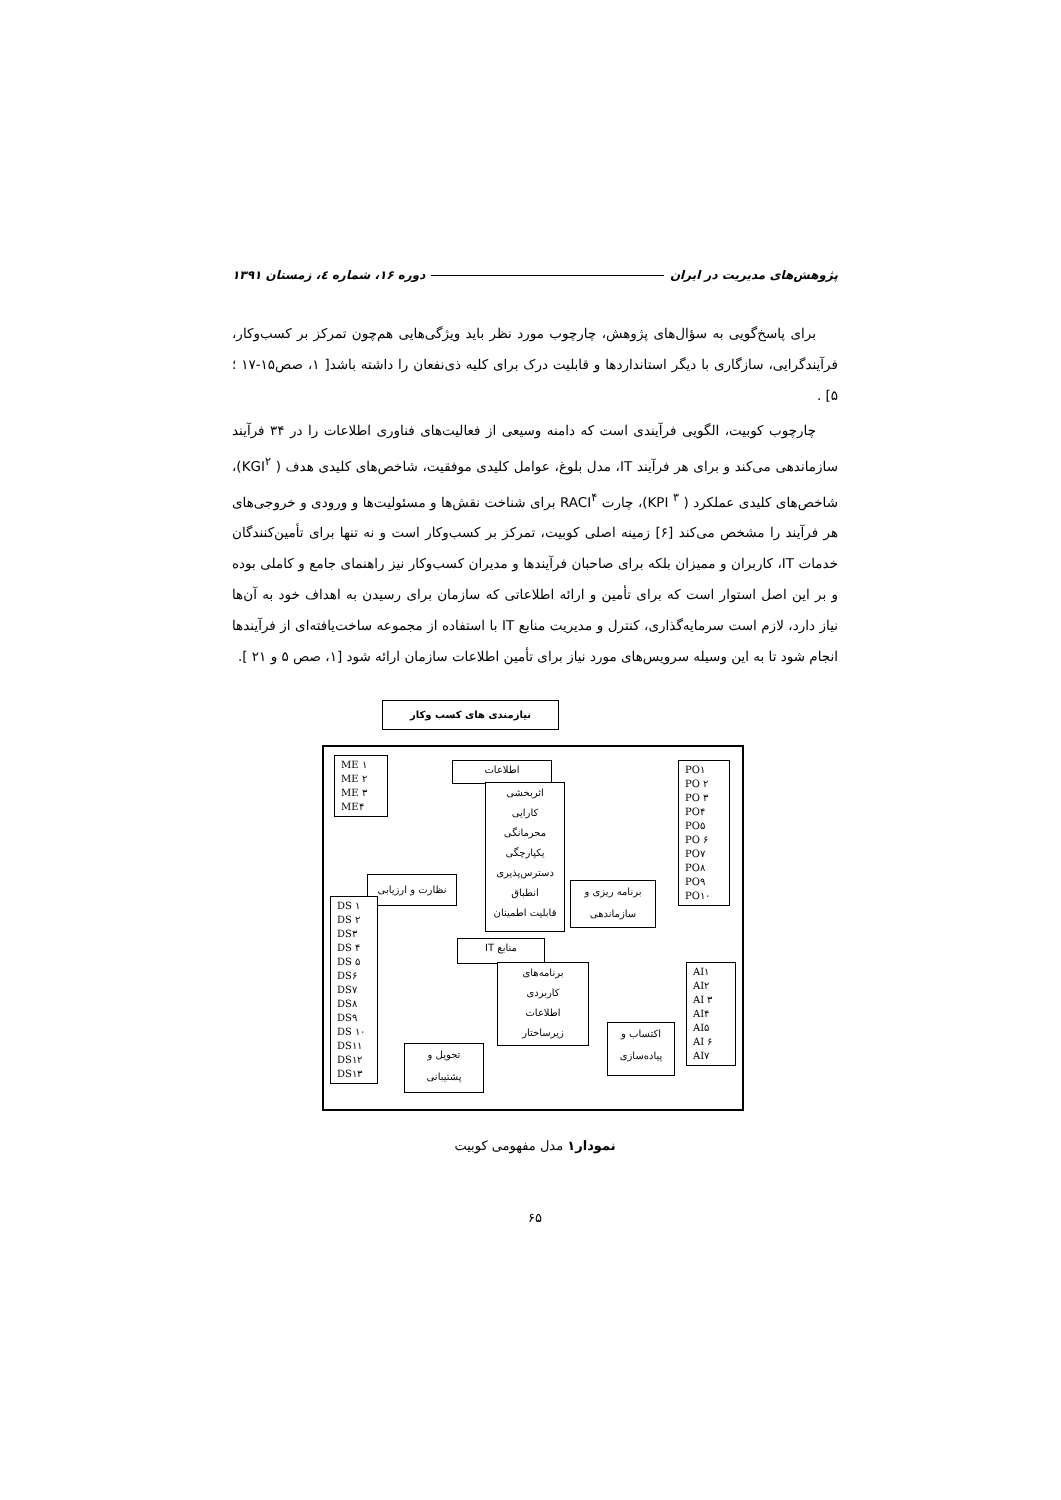پژوهش‌های مدیریت در ایران دوره ۱۶، شماره ٤، زمستان ۱۳۹۱
برای پاسخ‌گویی به سؤال‌های پژوهش، چارچوب مورد نظر باید ویژگی‌هایی هم‌چون تمرکز بر کسب‌وکار، فرآیندگرایی، سازگاری با دیگر استانداردها و قابلیت درک برای کلیه ذی‌نفعان را داشته باشد[ ۱، صص۱۵-۱۷ ؛ ۵] .
چارچوب کوبیت، الگویی فرآیندی است که دامنه وسیعی از فعالیت‌های فناوری اطلاعات را در ۳۴ فرآیند سازماندهی می‌کند و برای هر فرآیند IT، مدل بلوغ، عوامل کلیدی موفقیت، شاخص‌های کلیدی هدف ( KGI<sup>۲</sup>)، شاخص‌های کلیدی عملکرد ( KPI <sup>۳</sup>)، چارت RACI<sup>۴</sup> برای شناخت نقش‌ها و مسئولیت‌ها و ورودی و خروجی‌های هر فرآیند را مشخص می‌کند [۶] زمینه اصلی کوبیت، تمرکز بر کسب‌وکار است و نه تنها برای تأمین‌کنندگان خدمات IT، کاربران و ممیزان بلکه برای صاحبان فرآیندها و مدیران کسب‌وکار نیز راهنمای جامع و کاملی بوده و بر این اصل استوار است که برای تأمین و ارائه اطلاعاتی که سازمان برای رسیدن به اهداف خود به آن‌ها نیاز دارد، لازم است سرمایه‌گذاری، کنترل و مدیریت منابع IT با استفاده از مجموعه ساخت‌یافته‌ای از فرآیندها انجام شود تا به این وسیله سرویس‌های مورد نیاز برای تأمین اطلاعات سازمان ارائه شود [۱، صص ۵ و ۲۱ ].
نیازمندی های کسب وکار
اطلاعات
اثربخشی
کارایی
محرمانگی
یکپارچگی
دسترس‌پذیری
انطباق
قابلیت اطمینان
منابع IT
برنامه‌های
کاربردی
اطلاعات
زیرساختار
نظارت و ارزیابی
برنامه ریزی و
سازماندهی
اکتساب و
پیاده‌سازی
تحویل و
پشتیبانی
ME ۱
ME ۲
ME ۳
ME۴
PO۱
PO ۲
PO ۳
PO۴
PO۵
PO ۶
PO۷
PO۸
PO۹
PO۱۰
DS ۱
DS ۲
DS۳
DS ۴
DS ۵
DS۶
DS۷
DS۸
DS۹
DS ۱۰
DS۱۱
DS۱۲
DS۱۳
AI۱
AI۲
AI ۳
AI۴
AI۵
AI ۶
AI۷
نمودار۱ مدل مفهومی کوبیت
۶۵